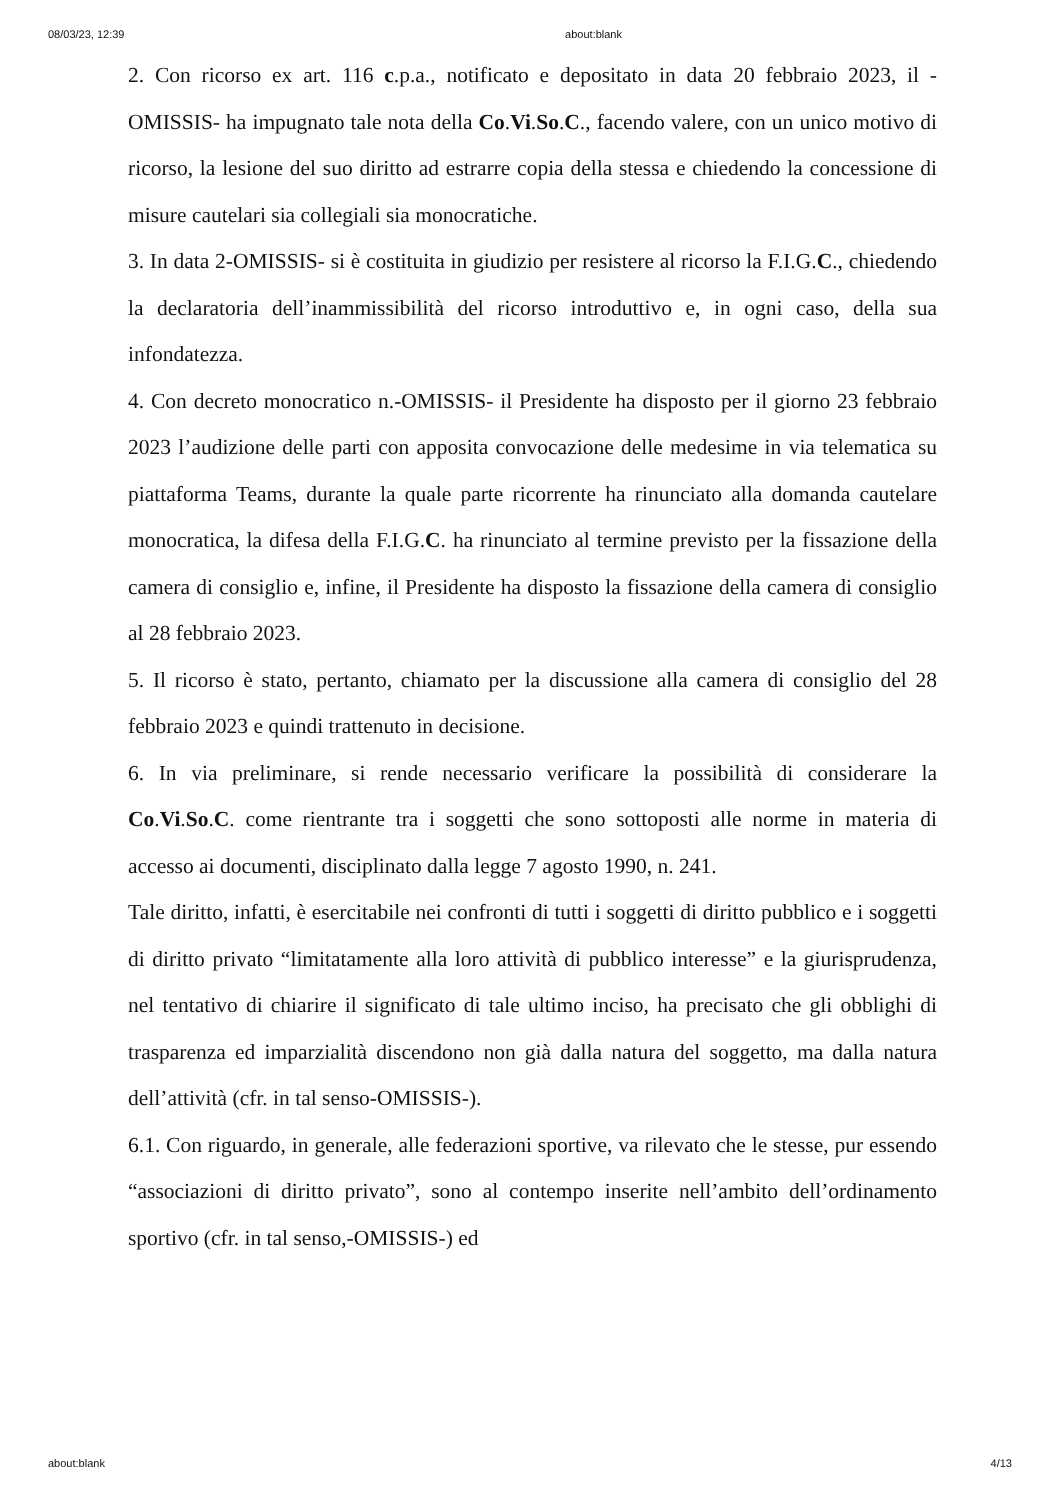08/03/23, 12:39 about:blank
2. Con ricorso ex art. 116 c.p.a., notificato e depositato in data 20 febbraio 2023, il -OMISSIS- ha impugnato tale nota della Co.Vi.So.C., facendo valere, con un unico motivo di ricorso, la lesione del suo diritto ad estrarre copia della stessa e chiedendo la concessione di misure cautelari sia collegiali sia monocratiche.
3. In data 2-OMISSIS- si è costituita in giudizio per resistere al ricorso la F.I.G.C., chiedendo la declaratoria dell’inammissibilità del ricorso introduttivo e, in ogni caso, della sua infondatezza.
4. Con decreto monocratico n.-OMISSIS- il Presidente ha disposto per il giorno 23 febbraio 2023 l’audizione delle parti con apposita convocazione delle medesime in via telematica su piattaforma Teams, durante la quale parte ricorrente ha rinunciato alla domanda cautelare monocratica, la difesa della F.I.G.C. ha rinunciato al termine previsto per la fissazione della camera di consiglio e, infine, il Presidente ha disposto la fissazione della camera di consiglio al 28 febbraio 2023.
5. Il ricorso è stato, pertanto, chiamato per la discussione alla camera di consiglio del 28 febbraio 2023 e quindi trattenuto in decisione.
6. In via preliminare, si rende necessario verificare la possibilità di considerare la Co.Vi.So.C. come rientrante tra i soggetti che sono sottoposti alle norme in materia di accesso ai documenti, disciplinato dalla legge 7 agosto 1990, n. 241.
Tale diritto, infatti, è esercitabile nei confronti di tutti i soggetti di diritto pubblico e i soggetti di diritto privato “limitatamente alla loro attività di pubblico interesse” e la giurisprudenza, nel tentativo di chiarire il significato di tale ultimo inciso, ha precisato che gli obblighi di trasparenza ed imparzialità discendono non già dalla natura del soggetto, ma dalla natura dell’attività (cfr. in tal senso-OMISSIS-).
6.1. Con riguardo, in generale, alle federazioni sportive, va rilevato che le stesse, pur essendo “associazioni di diritto privato”, sono al contempo inserite nell’ambito dell’ordinamento sportivo (cfr. in tal senso,-OMISSIS-) ed
about:blank 4/13